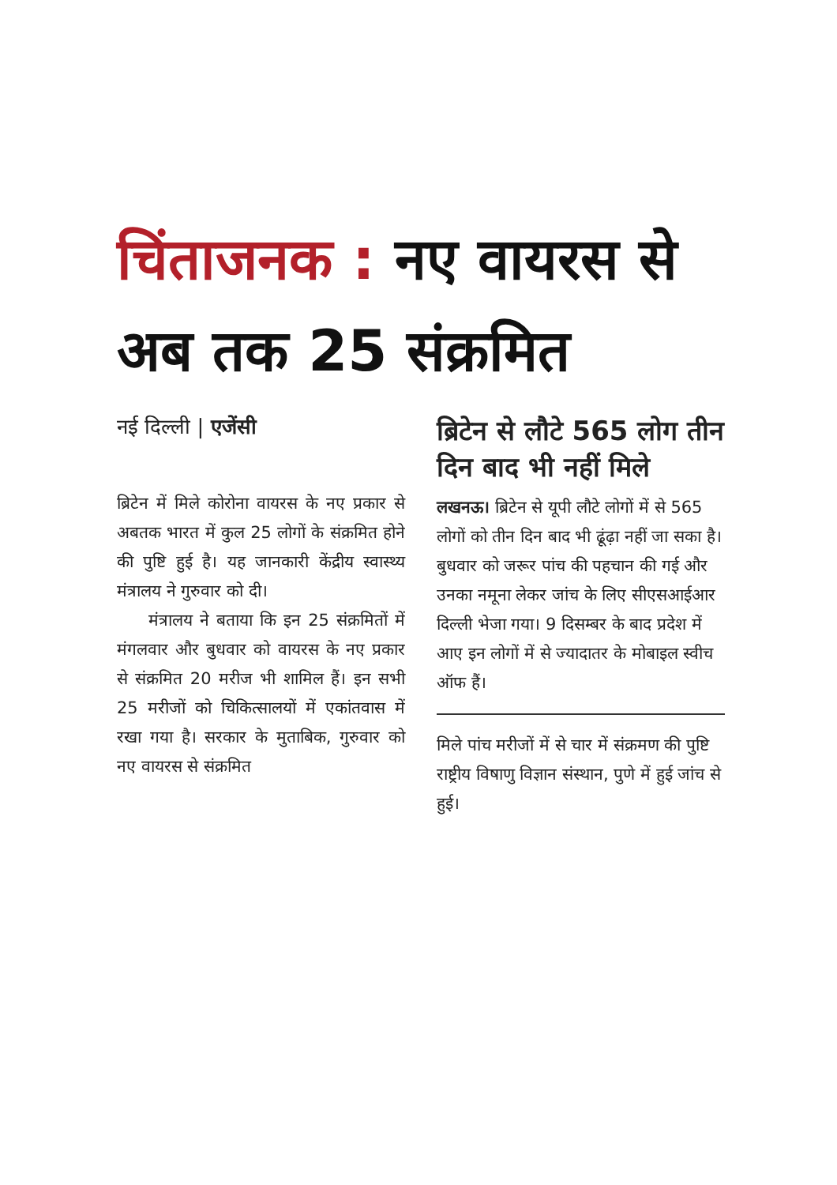चिंताजनक : नए वायरस से अब तक 25 संक्रमित
नई दिल्ली | एजेंसी
ब्रिटेन में मिले कोरोना वायरस के नए प्रकार से अबतक भारत में कुल 25 लोगों के संक्रमित होने की पुष्टि हुई है। यह जानकारी केंद्रीय स्वास्थ्य मंत्रालय ने गुरुवार को दी।
मंत्रालय ने बताया कि इन 25 संक्रमितों में मंगलवार और बुधवार को वायरस के नए प्रकार से संक्रमित 20 मरीज भी शामिल हैं। इन सभी 25 मरीजों को चिकित्सालयों में एकांतवास में रखा गया है। सरकार के मुताबिक, गुरुवार को नए वायरस से संक्रमित
ब्रिटेन से लौटे 565 लोग तीन दिन बाद भी नहीं मिले
लखनऊ। ब्रिटेन से यूपी लौटे लोगों में से 565 लोगों को तीन दिन बाद भी ढूंढ़ा नहीं जा सका है। बुधवार को जरूर पांच की पहचान की गई और उनका नमूना लेकर जांच के लिए सीएसआईआर दिल्ली भेजा गया। 9 दिसम्बर के बाद प्रदेश में आए इन लोगों में से ज्यादातर के मोबाइल स्वीच ऑफ हैं।
मिले पांच मरीजों में से चार में संक्रमण की पुष्टि राष्ट्रीय विषाणु विज्ञान संस्थान, पुणे में हुई जांच से हुई।